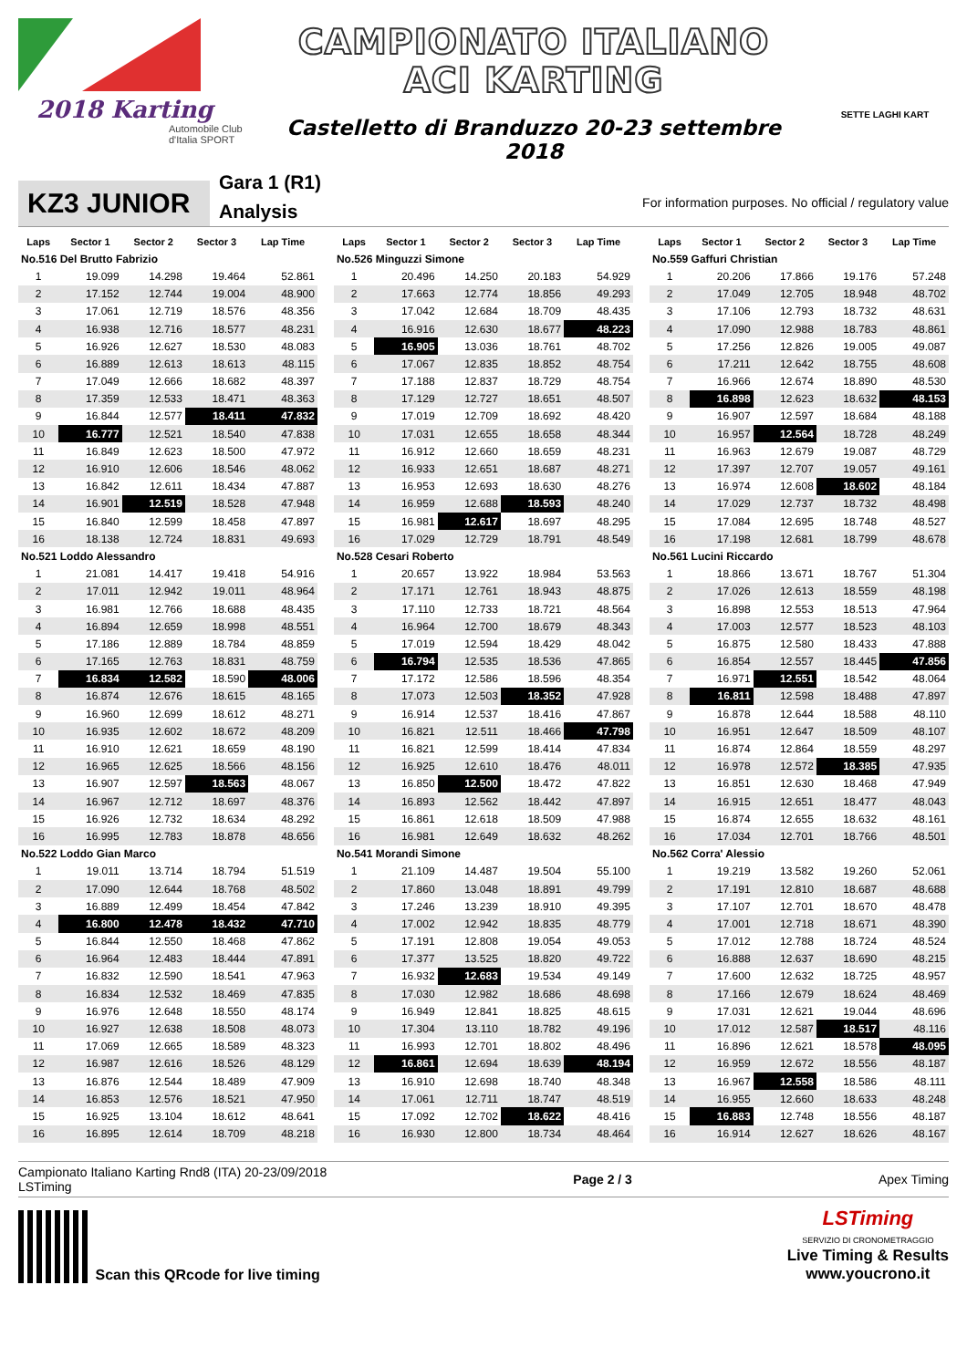2018 Karting
Automobile Club d'Italia SPORT
CAMPIONATO ITALIANO
ACI KARTING
Castelletto di Branduzzo 20-23 settembre 2018
SETTE LAGHI KART
KZ3 JUNIOR
Gara 1 (R1)
Analysis
For information purposes. No official / regulatory value
| Laps | Sector 1 | Sector 2 | Sector 3 | Lap Time | | Laps | Sector 1 | Sector 2 | Sector 3 | Lap Time | | Laps | Sector 1 | Sector 2 | Sector 3 | Lap Time |
| No.516 Del Brutto Fabrizio | | | | | | No.526 Minguzzi Simone | | | | | | No.559 Gaffuri Christian | | | | |
| 1 | 19.099 | 14.298 | 19.464 | 52.861 | | 1 | 20.496 | 14.250 | 20.183 | 54.929 | | 1 | 20.206 | 17.866 | 19.176 | 57.248 |
| 2 | 17.152 | 12.744 | 19.004 | 48.900 | | 2 | 17.663 | 12.774 | 18.856 | 49.293 | | 2 | 17.049 | 12.705 | 18.948 | 48.702 |
| 3 | 17.061 | 12.719 | 18.576 | 48.356 | | 3 | 17.042 | 12.684 | 18.709 | 48.435 | | 3 | 17.106 | 12.793 | 18.732 | 48.631 |
| 4 | 16.938 | 12.716 | 18.577 | 48.231 | | 4 | 16.916 | 12.630 | 18.677 | 48.223 | | 4 | 17.090 | 12.988 | 18.783 | 48.861 |
| 5 | 16.926 | 12.627 | 18.530 | 48.083 | | 5 | 16.905 | 13.036 | 18.761 | 48.702 | | 5 | 17.256 | 12.826 | 19.005 | 49.087 |
| 6 | 16.889 | 12.613 | 18.613 | 48.115 | | 6 | 17.067 | 12.835 | 18.852 | 48.754 | | 6 | 17.211 | 12.642 | 18.755 | 48.608 |
| 7 | 17.049 | 12.666 | 18.682 | 48.397 | | 7 | 17.188 | 12.837 | 18.729 | 48.754 | | 7 | 16.966 | 12.674 | 18.890 | 48.530 |
| 8 | 17.359 | 12.533 | 18.471 | 48.363 | | 8 | 17.129 | 12.727 | 18.651 | 48.507 | | 8 | 16.898 | 12.623 | 18.632 | 48.153 |
| 9 | 16.844 | 12.577 | 18.411 | 47.832 | | 9 | 17.019 | 12.709 | 18.692 | 48.420 | | 9 | 16.907 | 12.597 | 18.684 | 48.188 |
| 10 | 16.777 | 12.521 | 18.540 | 47.838 | | 10 | 17.031 | 12.655 | 18.658 | 48.344 | | 10 | 16.957 | 12.564 | 18.728 | 48.249 |
| 11 | 16.849 | 12.623 | 18.500 | 47.972 | | 11 | 16.912 | 12.660 | 18.659 | 48.231 | | 11 | 16.963 | 12.679 | 19.087 | 48.729 |
| 12 | 16.910 | 12.606 | 18.546 | 48.062 | | 12 | 16.933 | 12.651 | 18.687 | 48.271 | | 12 | 17.397 | 12.707 | 19.057 | 49.161 |
| 13 | 16.842 | 12.611 | 18.434 | 47.887 | | 13 | 16.953 | 12.693 | 18.630 | 48.276 | | 13 | 16.974 | 12.608 | 18.602 | 48.184 |
| 14 | 16.901 | 12.519 | 18.528 | 47.948 | | 14 | 16.959 | 12.688 | 18.593 | 48.240 | | 14 | 17.029 | 12.737 | 18.732 | 48.498 |
| 15 | 16.840 | 12.599 | 18.458 | 47.897 | | 15 | 16.981 | 12.617 | 18.697 | 48.295 | | 15 | 17.084 | 12.695 | 18.748 | 48.527 |
| 16 | 18.138 | 12.724 | 18.831 | 49.693 | | 16 | 17.029 | 12.729 | 18.791 | 48.549 | | 16 | 17.198 | 12.681 | 18.799 | 48.678 |
| No.521 Loddo Alessandro | | | | | | No.528 Cesari Roberto | | | | | | No.561 Lucini Riccardo | | | | |
| 1 | 21.081 | 14.417 | 19.418 | 54.916 | | 1 | 20.657 | 13.922 | 18.984 | 53.563 | | 1 | 18.866 | 13.671 | 18.767 | 51.304 |
| 2 | 17.011 | 12.942 | 19.011 | 48.964 | | 2 | 17.171 | 12.761 | 18.943 | 48.875 | | 2 | 17.026 | 12.613 | 18.559 | 48.198 |
| 3 | 16.981 | 12.766 | 18.688 | 48.435 | | 3 | 17.110 | 12.733 | 18.721 | 48.564 | | 3 | 16.898 | 12.553 | 18.513 | 47.964 |
| 4 | 16.894 | 12.659 | 18.998 | 48.551 | | 4 | 16.964 | 12.700 | 18.679 | 48.343 | | 4 | 17.003 | 12.577 | 18.523 | 48.103 |
| 5 | 17.186 | 12.889 | 18.784 | 48.859 | | 5 | 17.019 | 12.594 | 18.429 | 48.042 | | 5 | 16.875 | 12.580 | 18.433 | 47.888 |
| 6 | 17.165 | 12.763 | 18.831 | 48.759 | | 6 | 16.794 | 12.535 | 18.536 | 47.865 | | 6 | 16.854 | 12.557 | 18.445 | 47.856 |
| 7 | 16.834 | 12.582 | 18.590 | 48.006 | | 7 | 17.172 | 12.586 | 18.596 | 48.354 | | 7 | 16.971 | 12.551 | 18.542 | 48.064 |
| 8 | 16.874 | 12.676 | 18.615 | 48.165 | | 8 | 17.073 | 12.503 | 18.352 | 47.928 | | 8 | 16.811 | 12.598 | 18.488 | 47.897 |
| 9 | 16.960 | 12.699 | 18.612 | 48.271 | | 9 | 16.914 | 12.537 | 18.416 | 47.867 | | 9 | 16.878 | 12.644 | 18.588 | 48.110 |
| 10 | 16.935 | 12.602 | 18.672 | 48.209 | | 10 | 16.821 | 12.511 | 18.466 | 47.798 | | 10 | 16.951 | 12.647 | 18.509 | 48.107 |
| 11 | 16.910 | 12.621 | 18.659 | 48.190 | | 11 | 16.821 | 12.599 | 18.414 | 47.834 | | 11 | 16.874 | 12.864 | 18.559 | 48.297 |
| 12 | 16.965 | 12.625 | 18.566 | 48.156 | | 12 | 16.925 | 12.610 | 18.476 | 48.011 | | 12 | 16.978 | 12.572 | 18.385 | 47.935 |
| 13 | 16.907 | 12.597 | 18.563 | 48.067 | | 13 | 16.850 | 12.500 | 18.472 | 47.822 | | 13 | 16.851 | 12.630 | 18.468 | 47.949 |
| 14 | 16.967 | 12.712 | 18.697 | 48.376 | | 14 | 16.893 | 12.562 | 18.442 | 47.897 | | 14 | 16.915 | 12.651 | 18.477 | 48.043 |
| 15 | 16.926 | 12.732 | 18.634 | 48.292 | | 15 | 16.861 | 12.618 | 18.509 | 47.988 | | 15 | 16.874 | 12.655 | 18.632 | 48.161 |
| 16 | 16.995 | 12.783 | 18.878 | 48.656 | | 16 | 16.981 | 12.649 | 18.632 | 48.262 | | 16 | 17.034 | 12.701 | 18.766 | 48.501 |
| No.522 Loddo Gian Marco | | | | | | No.541 Morandi Simone | | | | | | No.562 Corra' Alessio | | | | |
| 1 | 19.011 | 13.714 | 18.794 | 51.519 | | 1 | 21.109 | 14.487 | 19.504 | 55.100 | | 1 | 19.219 | 13.582 | 19.260 | 52.061 |
| 2 | 17.090 | 12.644 | 18.768 | 48.502 | | 2 | 17.860 | 13.048 | 18.891 | 49.799 | | 2 | 17.191 | 12.810 | 18.687 | 48.688 |
| 3 | 16.889 | 12.499 | 18.454 | 47.842 | | 3 | 17.246 | 13.239 | 18.910 | 49.395 | | 3 | 17.107 | 12.701 | 18.670 | 48.478 |
| 4 | 16.800 | 12.478 | 18.432 | 47.710 | | 4 | 17.002 | 12.942 | 18.835 | 48.779 | | 4 | 17.001 | 12.718 | 18.671 | 48.390 |
| 5 | 16.844 | 12.550 | 18.468 | 47.862 | | 5 | 17.191 | 12.808 | 19.054 | 49.053 | | 5 | 17.012 | 12.788 | 18.724 | 48.524 |
| 6 | 16.964 | 12.483 | 18.444 | 47.891 | | 6 | 17.377 | 13.525 | 18.820 | 49.722 | | 6 | 16.888 | 12.637 | 18.690 | 48.215 |
| 7 | 16.832 | 12.590 | 18.541 | 47.963 | | 7 | 16.932 | 12.683 | 19.534 | 49.149 | | 7 | 17.600 | 12.632 | 18.725 | 48.957 |
| 8 | 16.834 | 12.532 | 18.469 | 47.835 | | 8 | 17.030 | 12.982 | 18.686 | 48.698 | | 8 | 17.166 | 12.679 | 18.624 | 48.469 |
| 9 | 16.976 | 12.648 | 18.550 | 48.174 | | 9 | 16.949 | 12.841 | 18.825 | 48.615 | | 9 | 17.031 | 12.621 | 19.044 | 48.696 |
| 10 | 16.927 | 12.638 | 18.508 | 48.073 | | 10 | 17.304 | 13.110 | 18.782 | 49.196 | | 10 | 17.012 | 12.587 | 18.517 | 48.116 |
| 11 | 17.069 | 12.665 | 18.589 | 48.323 | | 11 | 16.993 | 12.701 | 18.802 | 48.496 | | 11 | 16.896 | 12.621 | 18.578 | 48.095 |
| 12 | 16.987 | 12.616 | 18.526 | 48.129 | | 12 | 16.861 | 12.694 | 18.639 | 48.194 | | 12 | 16.959 | 12.672 | 18.556 | 48.187 |
| 13 | 16.876 | 12.544 | 18.489 | 47.909 | | 13 | 16.910 | 12.698 | 18.740 | 48.348 | | 13 | 16.967 | 12.558 | 18.586 | 48.111 |
| 14 | 16.853 | 12.576 | 18.521 | 47.950 | | 14 | 17.061 | 12.711 | 18.747 | 48.519 | | 14 | 16.955 | 12.660 | 18.633 | 48.248 |
| 15 | 16.925 | 13.104 | 18.612 | 48.641 | | 15 | 17.092 | 12.702 | 18.622 | 48.416 | | 15 | 16.883 | 12.748 | 18.556 | 48.187 |
| 16 | 16.895 | 12.614 | 18.709 | 48.218 | | 16 | 16.930 | 12.800 | 18.734 | 48.464 | | 16 | 16.914 | 12.627 | 18.626 | 48.167 |
Campionato Italiano Karting Rnd8 (ITA) 20-23/09/2018
LSTiming
Page 2 / 3 Apex Timing
Scan this QRcode for live timing
LSTiming
SERVIZIO DI CRONOMETRAGGIO
Live Timing & Results
www.youcrono.it